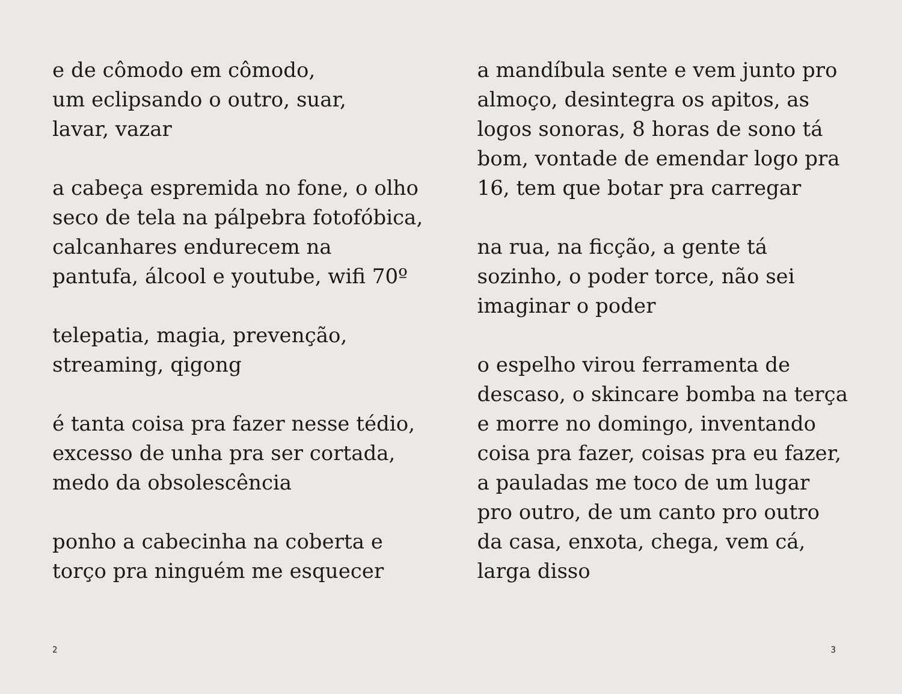e de cômodo em cômodo,
um eclipsando o outro, suar,
lavar, vazar
a cabeça espremida no fone, o olho
seco de tela na pálpebra fotofóbica,
calcanhares endurecem na
pantufa, álcool e youtube, wifi 70º
telepatia, magia, prevenção,
streaming, qigong
é tanta coisa pra fazer nesse tédio,
excesso de unha pra ser cortada,
medo da obsolescência
ponho a cabecinha na coberta e
torço pra ninguém me esquecer
a mandíbula sente e vem junto pro
almoço, desintegra os apitos, as
logos sonoras, 8 horas de sono tá
bom, vontade de emendar logo pra
16, tem que botar pra carregar
na rua, na ficção, a gente tá
sozinho, o poder torce, não sei
imaginar o poder
o espelho virou ferramenta de
descaso, o skincare bomba na terça
e morre no domingo, inventando
coisa pra fazer, coisas pra eu fazer,
a pauladas me toco de um lugar
pro outro, de um canto pro outro
da casa, enxota, chega, vem cá,
larga disso
2 3